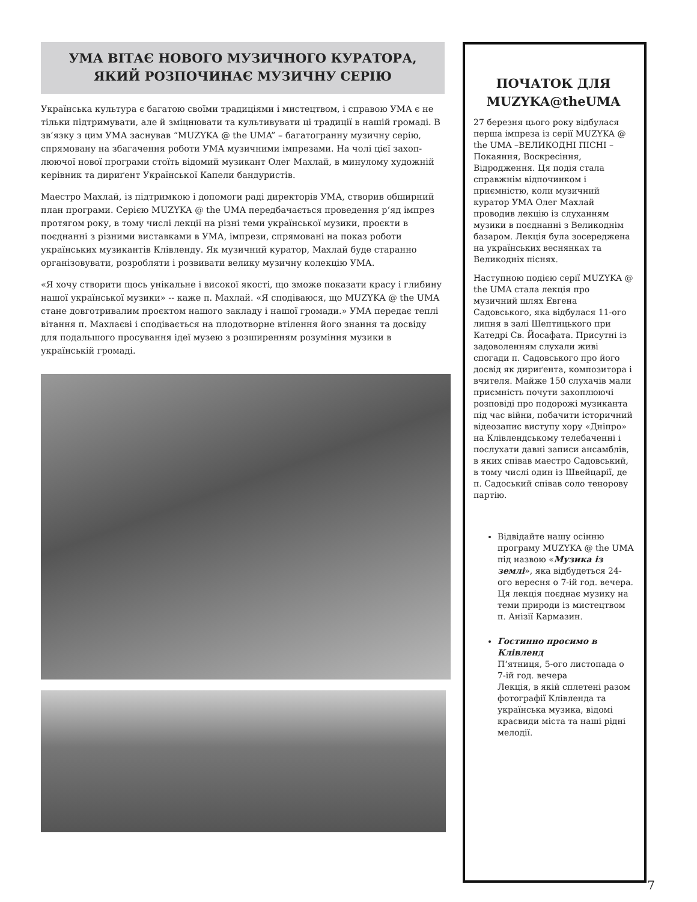УМА ВІТАЄ НОВОГО МУЗИЧНОГО КУРАТОРА,
ЯКИЙ РОЗПОЧИНАЄ МУЗИЧНУ СЕРІЮ
Українська культура є багатою своїми традиціями і мистецтвом, і справою УМА є не тільки підтримувати, але й зміцнювати та культивувати ці традиції в нашій громаді. В зв’язку з цим УМА заснував “MUZYKA @ the UMA” – багатогранну музичну серію, спрямовану на збагачення роботи УМА музичними імпрезами. На чолі цієї захоп-люючої нової програми стоїть відомий музикант Олег Махлай, в минулому художній керівник та дириґент Української Капели бандуристів.
Маестро Махлай, із підтримкою і допомоги раді директорів УМА, створив обширний план програми. Серією MUZYKA @ the UMA передбачається проведення р‘яд імпрез протягом року, в тому числі лекції на різні теми української музики, проєкти в поєднанні з різними виставками в УМА, імпрези, спрямовані на показ роботи українських музикантів Клівленду. Як музичний куратор, Махлай буде старанно організовувати, розробляти і розвивати велику музичну колекцію УМА.
«Я хочу створити щось унікальне і високої якості, що зможе показати красу і глибину нашої української музики» -- каже п. Махлай. «Я сподіваюся, що MUZYKA @ the UMA стане довготривалим проєктом нашого закладу і нашої громади.» УМА передає теплі вітання п. Махлаєві і сподівається на плодотворне втілення його знання та досвіду для подальшого просування ідеї музею з розширенням розуміння музики в українській громаді.
ПОЧАТОК ДЛЯ MUZYKA@theUMA
27 березня цього року відбулася перша імпреза із серії MUZYKA @ the UMA –ВЕЛИКОДНІ ПІСНІ – Покаяння, Воскресіння, Відродження. Ця подія стала справжнім відпочинком і приємністю, коли музичний куратор УМА Олег Махлай проводив лекцію із слуханням музики в поєднанні з Великоднім базаром. Лекція була зосереджена на українських веснянках та Великодніх піснях.
Наступною подією серії MUZYKA @ the UMA стала лекція про музичний шлях Евгена Садовського, яка відбулася 11-ого липня в залі Шептицького при Катедрі Св. Йосафата. Присутні із задоволенням слухали живі спогади п. Садовського про його досвід як дириґента, композитора і вчителя. Майже 150 слухачів мали приємність почути захоплюючі розповіді про подорожі музиканта під час війни, побачити історичний відеозапис виступу хору «Дніпро» на Клівлендському телебаченні і послухати давні записи ансамблів, в яких співав маестро Садовський, в тому числі один із Швейцарії, де п. Садоський співав соло тенорову партію.
Відвідайте нашу осінню програму MUZYKA @ the UMA під назвою «Музика із землі», яка відбудеться 24-ого вересня о 7-ій год. вечера. Ця лекція поєднає музику на теми природи із мистецтвом п. Анізії Кармазин.
Гостинно просимо в Клівленд
П‘ятниця, 5-ого листопада о 7-ій год. вечера
Лекція, в якій сплетені разом фотографії Клівленда та українська музика, відомі краєвиди міста та наші рідні мелодії.
7